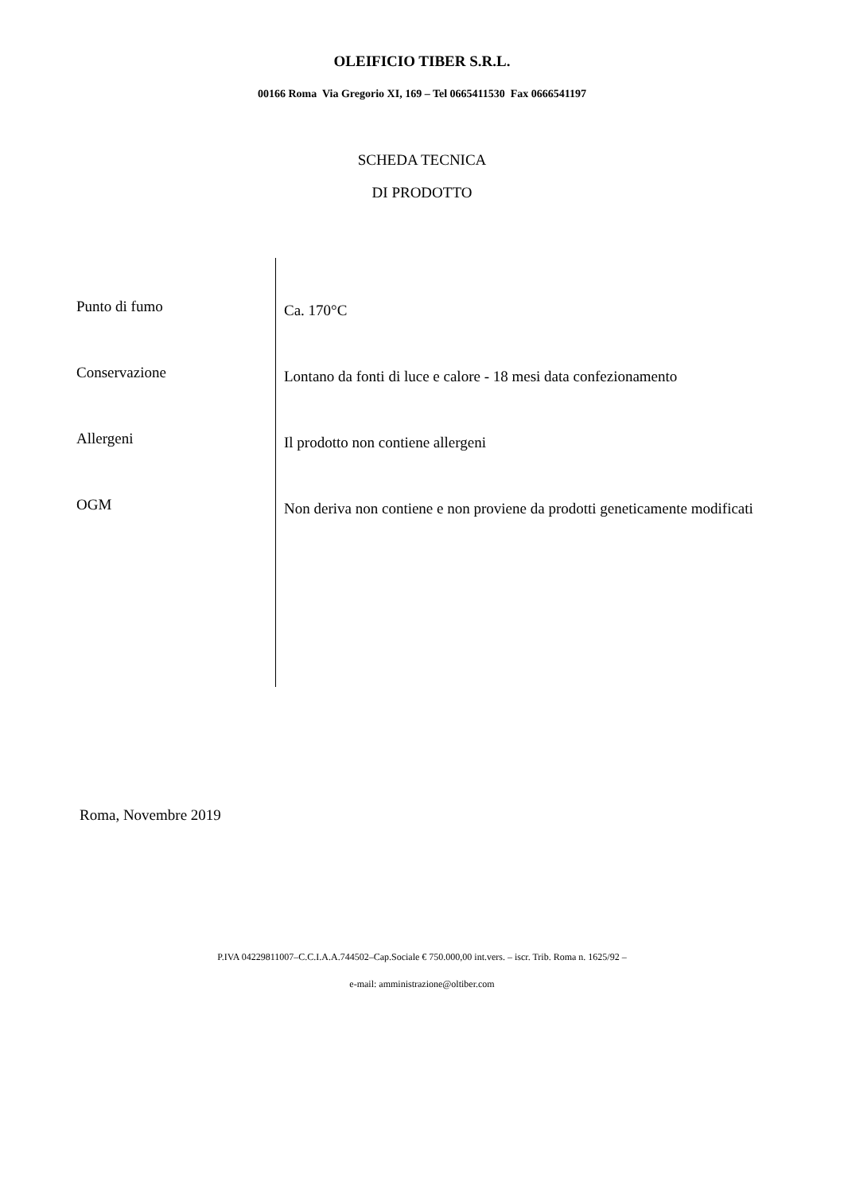OLEIFICIO TIBER S.R.L.
00166 Roma Via Gregorio XI, 169 – Tel 0665411530 Fax 0666541197
SCHEDA TECNICA
DI PRODOTTO
| Punto di fumo | Ca. 170°C |
| Conservazione | Lontano da fonti di luce e calore - 18 mesi data confezionamento |
| Allergeni | Il prodotto non contiene allergeni |
| OGM | Non deriva non contiene e non proviene da prodotti geneticamente modificati |
Roma, Novembre 2019
P.IVA 04229811007–C.C.I.A.A.744502–Cap.Sociale € 750.000,00 int.vers. – iscr. Trib. Roma n. 1625/92 –
e-mail: amministrazione@oltiber.com